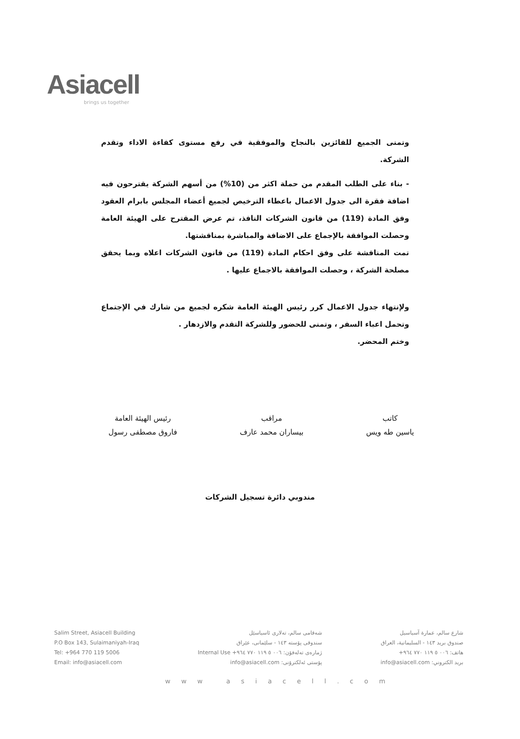Asiacell
brings us together
وتمنى الجميع للفائزين بالنجاح والموفقية في رفع مستوى كفاءة الاداء وتقدم الشركة.
- بناء على الطلب المقدم من حملة اكثر من (10%) من أسهم الشركة يقترحون فيه اضافة فقرة الى جدول الاعمال باعطاء الترخيص لجميع أعضاء المجلس بابرام العقود وفق المادة (119) من قانون الشركات النافذ، تم عرض المقترح على الهيئة العامة وحصلت الموافقة بالإجماع على الاضافة والمباشرة بمناقشتها.
تمت المناقشة على وفق احكام المادة (119) من قانون الشركات اعلاه وبما يحقق مصلحة الشركة ، وحصلت الموافقة بالاجماع عليها .
ولإنتهاء جدول الاعمال كرر رئيس الهيئة العامة شكره لجميع من شارك في الإجتماع وتحمل اعباء السفر ، وتمنى للحضور وللشركة التقدم والازدهار .
وختم المحضر.
كاتب
ياسين طه ويس
مراقب
بيساران محمد عارف
رئيس الهيئة العامة
فاروق مصطفى رسول
مندوبي دائرة تسجيل الشركات
Salim Street, Asiacell Building
P.O Box 143, Sulaimaniyah-Iraq
Tel: +964 770 119 5006
Email: info@asiacell.com
شەقامی سالم، تەلاری ئاسیاسێل
سندوقی پۆستە ١٤٣ - سلێمانی، عێراق
ژمارەی تەلەفۆن: ٠٠٦ ٥ ١١٩ ٧٧٠ ٩٦٤+ Internal Use
پۆستی ئەلکترۆنی: info@asiacell.com
شارع سالم، عمارة آسياسيل
صندوق بريد ١٤٣ - السليمانية، العراق
هاتف: ٠٠٦ ٥ ١١٩ ٧٧٠ ٩٦٤+
بريد الكتروني: info@asiacell.com
www asiacell.com